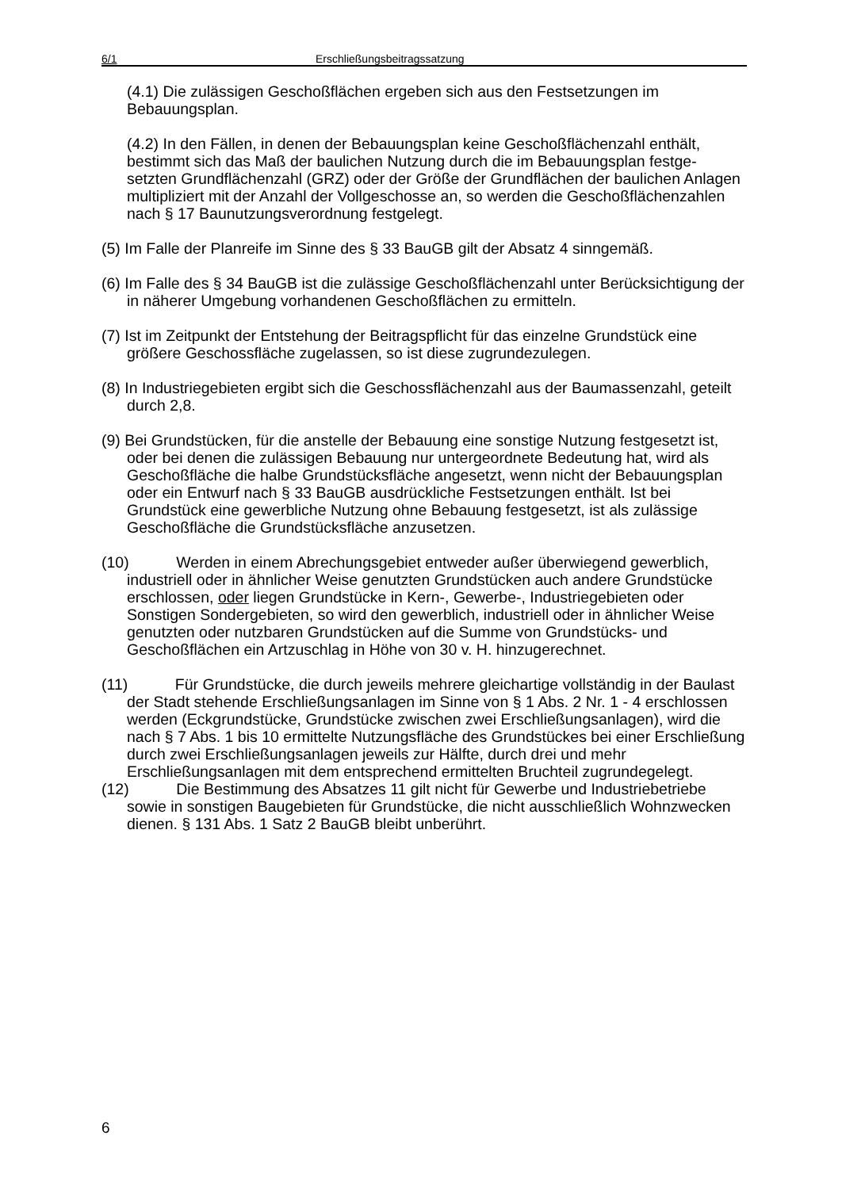6/1 Erschließungsbeitragssatzung
(4.1) Die zulässigen Geschoßflächen ergeben sich aus den Festsetzungen im Bebauungsplan.
(4.2) In den Fällen, in denen der Bebauungsplan keine Geschoßflächenzahl enthält, bestimmt sich das Maß der baulichen Nutzung durch die im Bebauungsplan festge- setzten Grundflächenzahl (GRZ) oder der Größe der Grundflächen der baulichen Anlagen multipliziert mit der Anzahl der Vollgeschosse an, so werden die Geschoßflächenzahlen nach § 17 Baunutzungsverordnung festgelegt.
(5) Im Falle der Planreife im Sinne des § 33 BauGB gilt der Absatz 4 sinngemäß.
(6) Im Falle des § 34 BauGB ist die zulässige Geschoßflächenzahl unter Berücksichtigung der in näherer Umgebung vorhandenen Geschoßflächen zu ermitteln.
(7) Ist im Zeitpunkt der Entstehung der Beitragspflicht für das einzelne Grundstück eine größere Geschossfläche zugelassen, so ist diese zugrundezulegen.
(8) In Industriegebieten ergibt sich die Geschossflächenzahl aus der Baumassenzahl, geteilt durch 2,8.
(9) Bei Grundstücken, für die anstelle der Bebauung eine sonstige Nutzung festgesetzt ist, oder bei denen die zulässigen Bebauung nur untergeordnete Bedeutung hat, wird als Geschoßfläche die halbe Grundstücksfläche angesetzt, wenn nicht der Bebauungsplan oder ein Entwurf nach § 33 BauGB ausdrückliche Festsetzungen enthält. Ist bei Grundstück eine gewerbliche Nutzung ohne Bebauung festgesetzt, ist als zulässige Geschoßfläche die Grundstücksfläche anzusetzen.
(10) Werden in einem Abrechungsgebiet entweder außer überwiegend gewerblich, industriell oder in ähnlicher Weise genutzten Grundstücken auch andere Grundstücke erschlossen, oder liegen Grundstücke in Kern-, Gewerbe-, Industriegebieten oder Sonstigen Sondergebieten, so wird den gewerblich, industriell oder in ähnlicher Weise genutzten oder nutzbaren Grundstücken auf die Summe von Grundstücks- und Geschoßflächen ein Artzuschlag in Höhe von 30 v. H. hinzugerechnet.
(11) Für Grundstücke, die durch jeweils mehrere gleichartige vollständig in der Baulast der Stadt stehende Erschließungsanlagen im Sinne von § 1 Abs. 2 Nr. 1 - 4 erschlossen werden (Eckgrundstücke, Grundstücke zwischen zwei Erschließungsanlagen), wird die nach § 7 Abs. 1 bis 10 ermittelte Nutzungsfläche des Grundstückes bei einer Erschließung durch zwei Erschließungsanlagen jeweils zur Hälfte, durch drei und mehr Erschließungsanlagen mit dem entsprechend ermittelten Bruchteil zugrundegelegt.
(12) Die Bestimmung des Absatzes 11 gilt nicht für Gewerbe und Industriebetriebe sowie in sonstigen Baugebieten für Grundstücke, die nicht ausschließlich Wohnzwecken dienen. § 131 Abs. 1 Satz 2 BauGB bleibt unberührt.
6